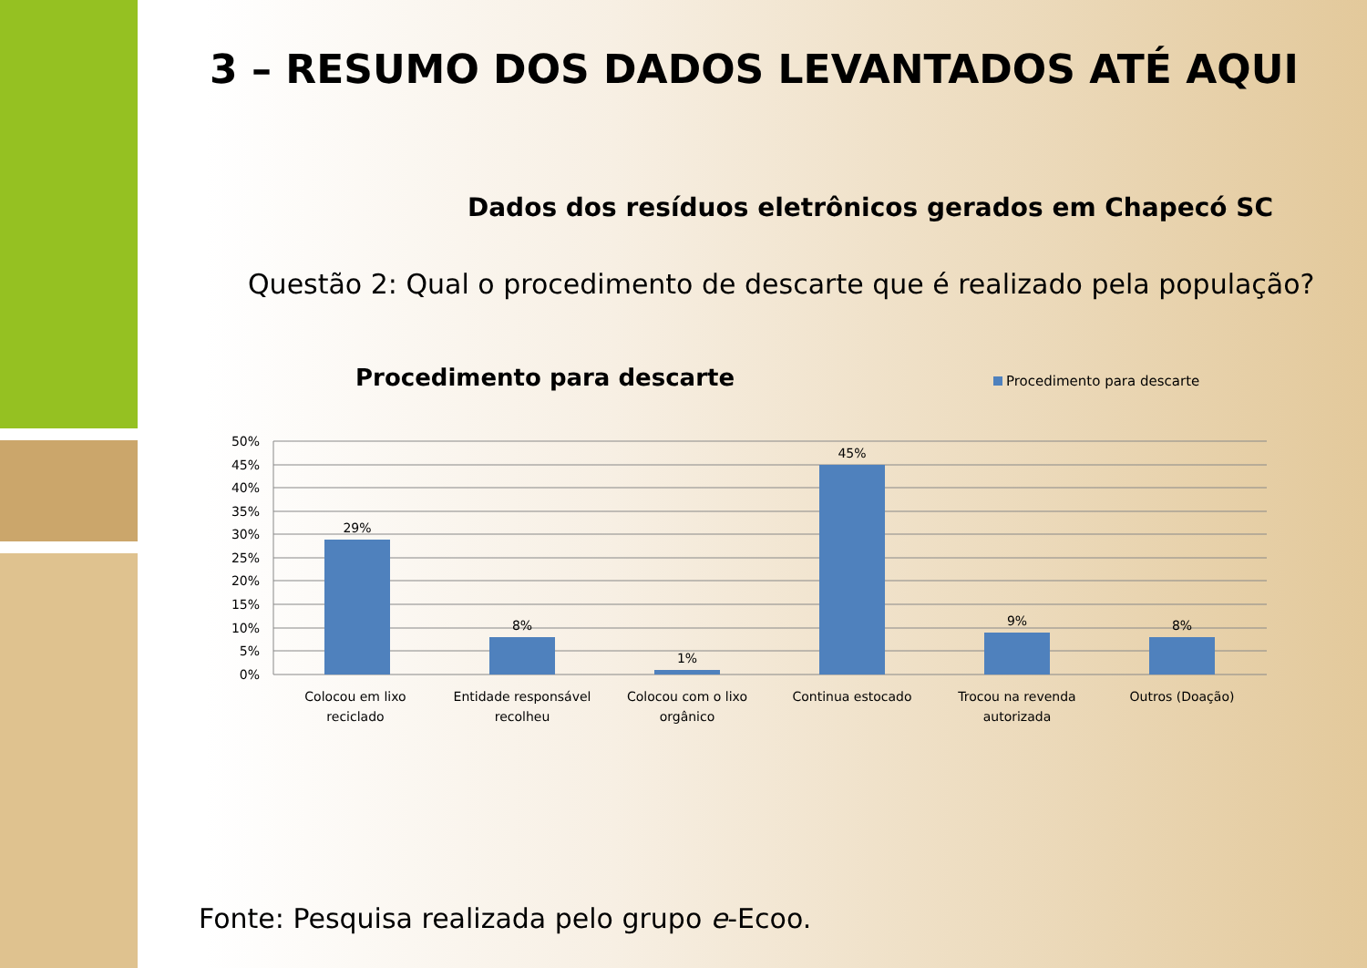3 – RESUMO DOS DADOS LEVANTADOS ATÉ AQUI
Dados dos resíduos eletrônicos gerados em Chapecó SC
Questão 2: Qual o procedimento de descarte que é realizado pela população?
Procedimento para descarte Procedimento para descarte
50%
45%
40%
35%
30%
25%
20%
15%
10%
5%
0%
29%
8%
1%
45%
9%
8%
Colocou em lixo
reciclado
Entidade responsável
recolheu
Colocou com o lixo
orgânico
Continua estocado
Trocou na revenda
autorizada
Outros (Doação)
Fonte: Pesquisa realizada pelo grupo e-Ecoo.